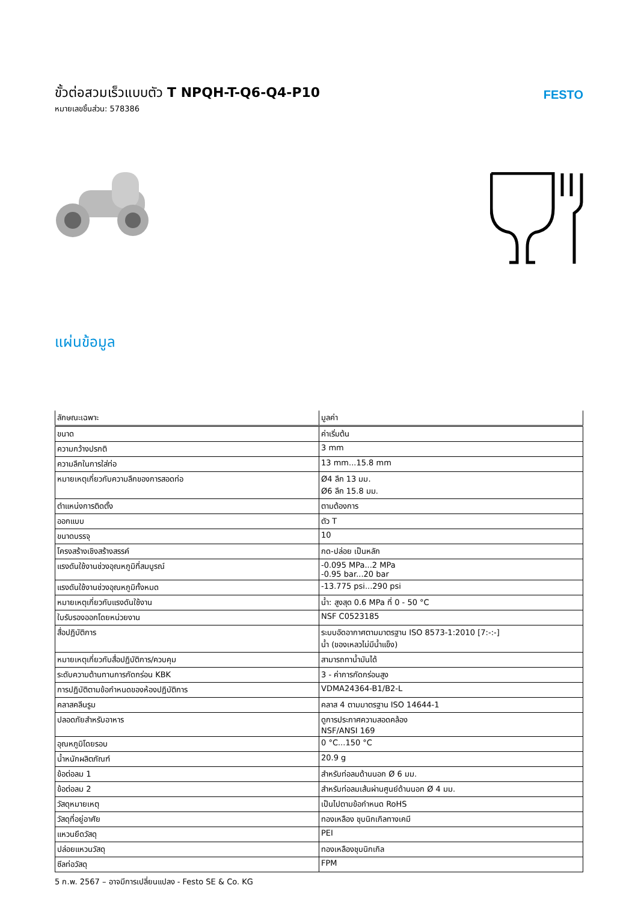ขั้วต่อสวมเร็วแบบตัว T NPQH-T-Q6-Q4-P10
หมายเลขชิ้นส่วน: 578386
FESTO
แผ่นข้อมูล
| ลักษณะเฉพาะ | มูลค่า |
| --- | --- |
| ขนาด | ค่าเริ่มต้น |
| ความกว้างปรกติ | 3 mm |
| ความลึกในการใส่ท่อ | 13 mm...15.8 mm |
| หมายเหตุเกี่ยวกับความลึกของการสอดท่อ | Ø4 ลึก 13 มม. Ø6 ลึก 15.8 มม. |
| ตำแหน่งการติดตั้ง | ตามต้องการ |
| ออกแบบ | ตัว T |
| ขนาดบรรจุ | 10 |
| โครงสร้างเชิงสร้างสรรค์ | กด-ปล่อย เป็นหลัก |
| แรงดันใช้งานช่วงอุณหภูมิที่สมบูรณ์ | -0.095 MPa...2 MPa -0.95 bar...20 bar |
| แรงดันใช้งานช่วงอุณหภูมิทั้งหมด | -13.775 psi...290 psi |
| หมายเหตุเกี่ยวกับแรงดันใช้งาน | น้ำ: สูงสุด 0.6 MPa ที่ 0 - 50 °C |
| ใบรับรองออกโดยหน่วยงาน | NSF C0523185 |
| สื่อปฏิบัติการ | ระบบอัดอากาศตามมาตรฐาน ISO 8573-1:2010 [7:-:-] น้ำ (ของเหลวไม่มีน้ำแข็ง) |
| หมายเหตุเกี่ยวกับสื่อปฏิบัติการ/ควบคุม | สามารถทาน้ำมันได้ |
| ระดับความต้านทานการกัดกร่อน KBK | 3 - ค่าการกัดกร่อนสูง |
| การปฏิบัติตามข้อกำหนดของห้องปฏิบัติการ | VDMA24364-B1/B2-L |
| คลาสคลีนรูม | คลาส 4 ตามมาตรฐาน ISO 14644-1 |
| ปลอดภัยสำหรับอาหาร | ดูการประกาศความสอดคล้อง NSF/ANSI 169 |
| อุณหภูมิโดยรอบ | 0 °C...150 °C |
| น้ำหนักผลิตภัณฑ์ | 20.9 g |
| ข้อต่อลม 1 | สำหรับท่อลมด้านนอก Ø 6 มม. |
| ข้อต่อลม 2 | สำหรับท่อลมเส้นผ่านศูนย์ด้านนอก Ø 4 มม. |
| วัสดุหมายเหตุ | เป็นไปตามข้อกำหนด RoHS |
| วัสดุที่อยู่อาศัย | ทองเหลือง ชุบนิกเกิลทางเคมี |
| แหวนยึดวัสดุ | PEI |
| ปล่อยแหวนวัสดุ | ทองเหลืองชุบนิกเกิล |
| ซีลท่อวัสดุ | FPM |
5 ก.พ. 2567 – อาจมีการเปลี่ยนแปลง - Festo SE & Co. KG